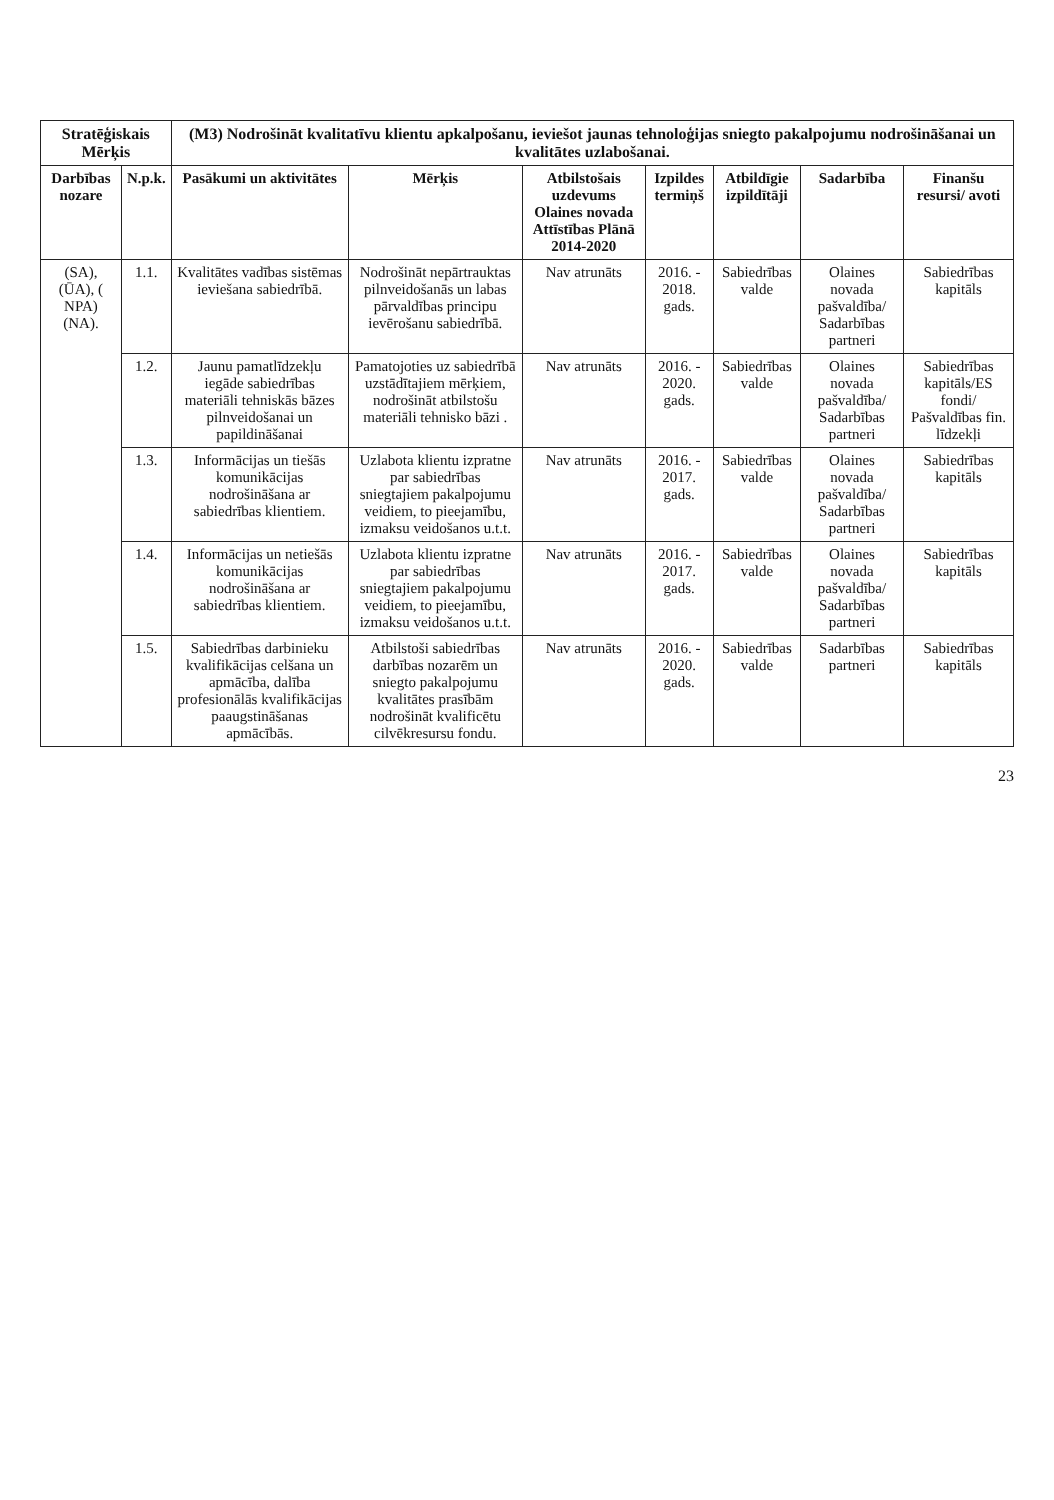| Stratēģiskais Mērķis | | (M3) Nodrošināt kvalitatīvu klientu apkalpošanu, ieviešot jaunas tehnoloģijas sniegto pakalpojumu nodrošināšanai un kvalitātes uzlabošanai. | | | | | | |
| --- | --- | --- | --- | --- | --- | --- | --- | --- |
| Darbības nozare | N.p.k. | Pasākumi un aktivitātes | Mērķis | Atbilstošais uzdevums Olaines novada Attīstības Plānā 2014-2020 | Izpildes termiņš | Atbildīgie izpildītāji | Sadarbība | Finanšu resursi/ avoti |
| (SA), (ŪA), ( NPA) (NA). | 1.1. | Kvalitātes vadības sistēmas ieviešana sabiedrībā. | Nodrošināt nepārtrauktas pilnveidošanās un labas pārvaldības principu ievērošanu sabiedrībā. | Nav atrunāts | 2016. - 2018. gads. | Sabiedrības valde | Olaines novada pašvaldība/ Sadarbības partneri | Sabiedrības kapitāls |
| | 1.2. | Jaunu pamatlīdzekļu iegāde sabiedrības materiāli tehniskās bāzes pilnveidošanai un papildināšanai | Pamatojoties uz sabiedrībā uzstādītajiem mērķiem, nodrošināt atbilstošu materiāli tehnisko bāzi . | Nav atrunāts | 2016. - 2020. gads. | Sabiedrības valde | Olaines novada pašvaldība/ Sadarbības partneri | Sabiedrības kapitāls/ES fondi/ Pašvaldības fin. līdzekļi |
| | 1.3. | Informācijas un tiešās komunikācijas nodrošināšana ar sabiedrības klientiem. | Uzlabota klientu izpratne par sabiedrības sniegtajiem pakalpojumu veidiem, to pieejamību, izmaksu veidošanos u.t.t. | Nav atrunāts | 2016. - 2017. gads. | Sabiedrības valde | Olaines novada pašvaldība/ Sadarbības partneri | Sabiedrības kapitāls |
| | 1.4. | Informācijas un netiešās komunikācijas nodrošināšana ar sabiedrības klientiem. | Uzlabota klientu izpratne par sabiedrības sniegtajiem pakalpojumu veidiem, to pieejamību, izmaksu veidošanos u.t.t. | Nav atrunāts | 2016. - 2017. gads. | Sabiedrības valde | Olaines novada pašvaldība/ Sadarbības partneri | Sabiedrības kapitāls |
| | 1.5. | Sabiedrības darbinieku kvalifikācijas celšana un apmācība, dalība profesionālās kvalifikācijas paaugstināšanas apmācībās. | Atbilstoši sabiedrības darbības nozarēm un sniegto pakalpojumu kvalitātes prasībām nodrošināt kvalificētu cilvēkresursu fondu. | Nav atrunāts | 2016. - 2020. gads. | Sabiedrības valde | Sadarbības partneri | Sabiedrības kapitāls |
23